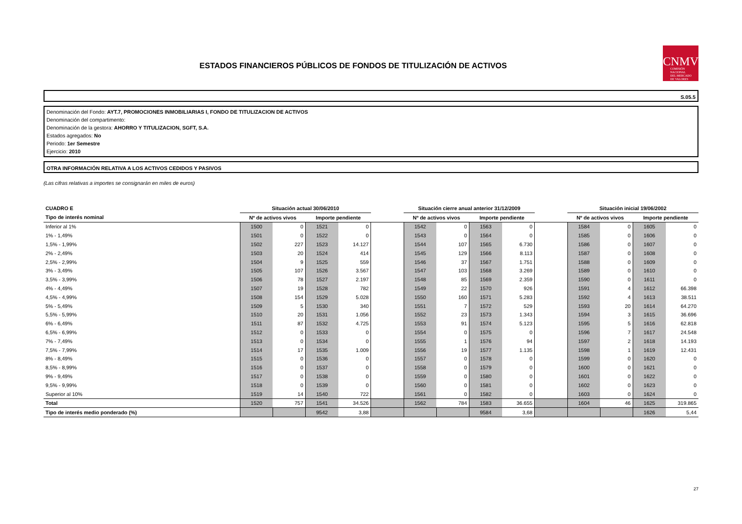ESTADOS FINANCIEROS PÚBLICOS DE FONDOS DE TITULIZACIÓN DE ACTIVOS
CNMV
COMISIÓN
NACIONAL
DEL MERCADO
DE VALORES
S.05.5
Denominación del Fondo: AYT.7, PROMOCIONES INMOBILIARIAS I, FONDO DE TITULIZACION DE ACTIVOS
Denominación del compartimento:
Denominación de la gestora: AHORRO Y TITULIZACION, SGFT, S.A.
Estados agregados: No
Periodo: 1er Semestre
Ejercicio: 2010
OTRA INFORMACIÓN RELATIVA A LOS ACTIVOS CEDIDOS Y PASIVOS
(Las cifras relativas a importes se consignarán en miles de euros)
| CUADRO E | Situación actual 30/06/2010 | | | | | Situación cierre anual anterior 31/12/2009 | | | | | Situación inicial 19/06/2002 | | | |
| --- | --- | --- | --- | --- | --- | --- | --- | --- | --- | --- | --- | --- | --- | --- |
| Tipo de interés nominal | Nº de activos vivos | | Importe pendiente | | | Nº de activos vivos | | Importe pendiente | | | Nº de activos vivos | | Importe pendiente | |
| Inferior al 1% | 1500 | 0 | 1521 | 0 | | 1542 | 0 | 1563 | 0 | | 1584 | 0 | 1605 | 0 |
| 1% - 1,49% | 1501 | 0 | 1522 | 0 | | 1543 | 0 | 1564 | 0 | | 1585 | 0 | 1606 | 0 |
| 1,5% - 1,99% | 1502 | 227 | 1523 | 14.127 | | 1544 | 107 | 1565 | 6.730 | | 1586 | 0 | 1607 | 0 |
| 2% - 2,49% | 1503 | 20 | 1524 | 414 | | 1545 | 129 | 1566 | 8.113 | | 1587 | 0 | 1608 | 0 |
| 2,5% - 2,99% | 1504 | 9 | 1525 | 559 | | 1546 | 37 | 1567 | 1.751 | | 1588 | 0 | 1609 | 0 |
| 3% - 3,49% | 1505 | 107 | 1526 | 3.567 | | 1547 | 103 | 1568 | 3.269 | | 1589 | 0 | 1610 | 0 |
| 3,5% - 3,99% | 1506 | 78 | 1527 | 2.197 | | 1548 | 85 | 1569 | 2.359 | | 1590 | 0 | 1611 | 0 |
| 4% - 4,49% | 1507 | 19 | 1528 | 782 | | 1549 | 22 | 1570 | 926 | | 1591 | 4 | 1612 | 66.398 |
| 4,5% - 4,99% | 1508 | 154 | 1529 | 5.028 | | 1550 | 160 | 1571 | 5.283 | | 1592 | 4 | 1613 | 38.511 |
| 5% - 5,49% | 1509 | 5 | 1530 | 340 | | 1551 | 7 | 1572 | 529 | | 1593 | 20 | 1614 | 64.270 |
| 5,5% - 5,99% | 1510 | 20 | 1531 | 1.056 | | 1552 | 23 | 1573 | 1.343 | | 1594 | 3 | 1615 | 36.696 |
| 6% - 6,49% | 1511 | 87 | 1532 | 4.725 | | 1553 | 91 | 1574 | 5.123 | | 1595 | 5 | 1616 | 62.818 |
| 6,5% - 6,99% | 1512 | 0 | 1533 | 0 | | 1554 | 0 | 1575 | 0 | | 1596 | 7 | 1617 | 24.548 |
| 7% - 7,49% | 1513 | 0 | 1534 | 0 | | 1555 | 1 | 1576 | 94 | | 1597 | 2 | 1618 | 14.193 |
| 7,5% - 7,99% | 1514 | 17 | 1535 | 1.009 | | 1556 | 19 | 1577 | 1.135 | | 1598 | 1 | 1619 | 12.431 |
| 8% - 8,49% | 1515 | 0 | 1536 | 0 | | 1557 | 0 | 1578 | 0 | | 1599 | 0 | 1620 | 0 |
| 8,5% - 8,99% | 1516 | 0 | 1537 | 0 | | 1558 | 0 | 1579 | 0 | | 1600 | 0 | 1621 | 0 |
| 9% - 9,49% | 1517 | 0 | 1538 | 0 | | 1559 | 0 | 1580 | 0 | | 1601 | 0 | 1622 | 0 |
| 9,5% - 9,99% | 1518 | 0 | 1539 | 0 | | 1560 | 0 | 1581 | 0 | | 1602 | 0 | 1623 | 0 |
| Superior al 10% | 1519 | 14 | 1540 | 722 | | 1561 | 0 | 1582 | 0 | | 1603 | 0 | 1624 | 0 |
| Total | 1520 | 757 | 1541 | 34.526 | | 1562 | 784 | 1583 | 36.655 | | 1604 | 46 | 1625 | 319.865 |
| Tipo de interés medio ponderado (%) | | | 9542 | 3,88 | | | | 9584 | 3,68 | | | | 1626 | 5,44 |
27